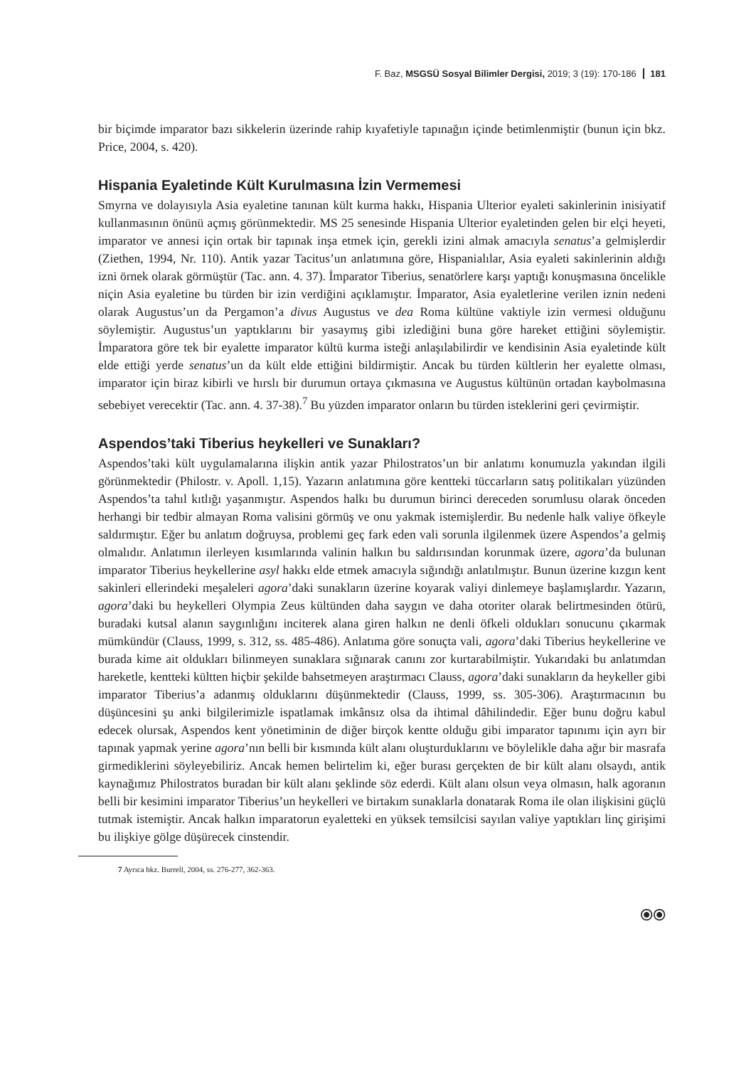F. Baz, MSGSÜ Sosyal Bilimler Dergisi, 2019; 3 (19): 170-186 181
bir biçimde imparator bazı sikkelerin üzerinde rahip kıyafetiyle tapınağın içinde betimlenmiştir (bunun için bkz. Price, 2004, s. 420).
Hispania Eyaletinde Kült Kurulmasına İzin Vermemesi
Smyrna ve dolayısıyla Asia eyaletine tanınan kült kurma hakkı, Hispania Ulterior eyaleti sakinlerinin inisiyatif kullanmasının önünü açmış görünmektedir. MS 25 senesinde Hispania Ulterior eyaletinden gelen bir elçi heyeti, imparator ve annesi için ortak bir tapınak inşa etmek için, gerekli izini almak amacıyla senatus’a gelmişlerdir (Ziethen, 1994, Nr. 110). Antik yazar Tacitus’un anlatımına göre, Hispanialılar, Asia eyaleti sakinlerinin aldığı izni örnek olarak görmüştür (Tac. ann. 4. 37). İmparator Tiberius, senatörlere karşı yaptığı konuşmasına öncelikle niçin Asia eyaletine bu türden bir izin verdiğini açıklamıştır. İmparator, Asia eyaletlerine verilen iznin nedeni olarak Augustus’un da Pergamon’a divus Augustus ve dea Roma kültüne vaktiyle izin vermesi olduğunu söylemiştir. Augustus’un yaptıklarını bir yasaymış gibi izlediğini buna göre hareket ettiğini söylemiştir. İmparatora göre tek bir eyalette imparator kültü kurma isteği anlaşılabilirdir ve kendisinin Asia eyaletinde kült elde ettiği yerde senatus’un da kült elde ettiğini bildirmiştir. Ancak bu türden kültlerin her eyalette olması, imparator için biraz kibirli ve hırslı bir durumun ortaya çıkmasına ve Augustus kültünün ortadan kaybolmasına sebebiyet verecektir (Tac. ann. 4. 37-38).<sup>7</sup> Bu yüzden imparator onların bu türden isteklerini geri çevirmiştir.
Aspendos’taki Tiberius heykelleri ve Sunakları?
Aspendos’taki kült uygulamalarına ilişkin antik yazar Philostratos’un bir anlatımı konumuzla yakından ilgili görünmektedir (Philostr. v. Apoll. 1,15). Yazarın anlatımına göre kentteki tüccarların satış politikaları yüzünden Aspendos’ta tahıl kıtlığı yaşanmıştır. Aspendos halkı bu durumun birinci dereceden sorumlusu olarak önceden herhangi bir tedbir almayan Roma valisini görmüş ve onu yakmak istemişlerdir. Bu nedenle halk valiye öfkeyle saldırmıştır. Eğer bu anlatım doğruysa, problemi geç fark eden vali sorunla ilgilenmek üzere Aspendos’a gelmiş olmalıdır. Anlatımın ilerleyen kısımlarında valinin halkın bu saldırısından korunmak üzere, agora’da bulunan imparator Tiberius heykellerine asyl hakkı elde etmek amacıyla sığındığı anlatılmıştır. Bunun üzerine kızgın kent sakinleri ellerindeki meşaleleri agora’daki sunakların üzerine koyarak valiyi dinlemeye başlamışlardır. Yazarın, agora’daki bu heykelleri Olympia Zeus kültünden daha saygın ve daha otoriter olarak belirtmesinden ötürü, buradaki kutsal alanın saygınlığını inciterek alana giren halkın ne denli öfkeli oldukları sonucunu çıkarmak mümkündür (Clauss, 1999, s. 312, ss. 485-486). Anlatıma göre sonuçta vali, agora’daki Tiberius heykellerine ve burada kime ait oldukları bilinmeyen sunaklara sığınarak canını zor kurtarabilmiştir. Yukarıdaki bu anlatımdan hareketle, kentteki kültten hiçbir şekilde bahsetmeyen araştırmacı Clauss, agora’daki sunakların da heykeller gibi imparator Tiberius’a adanmış olduklarını düşünmektedir (Clauss, 1999, ss. 305-306). Araştırmacının bu düşüncesini şu anki bilgilerimizle ispatlamak imkânsız olsa da ihtimal dâhilindedir. Eğer bunu doğru kabul edecek olursak, Aspendos kent yönetiminin de diğer birçok kentte olduğu gibi imparator tapınımı için ayrı bir tapınak yapmak yerine agora’nın belli bir kısmında kült alanı oluşturduklarını ve böylelikle daha ağır bir masrafa girmediklerini söyleyebiliriz. Ancak hemen belirtelim ki, eğer burası gerçekten de bir kült alanı olsaydı, antik kaynağımız Philostratos buradan bir kült alanı şeklinde söz ederdi. Kült alanı olsun veya olmasın, halk agoranın belli bir kesimini imparator Tiberius’un heykelleri ve birtakım sunaklarla donatarak Roma ile olan ilişkisini güçlü tutmak istemiştir. Ancak halkın imparatorun eyaletteki en yüksek temsilcisi sayılan valiye yaptıkları linç girişimi bu ilişkiye gölge düşürecek cinstendir.
7 Ayrıca bkz. Burrell, 2004, ss. 276-277, 362-363.
⦿⦿